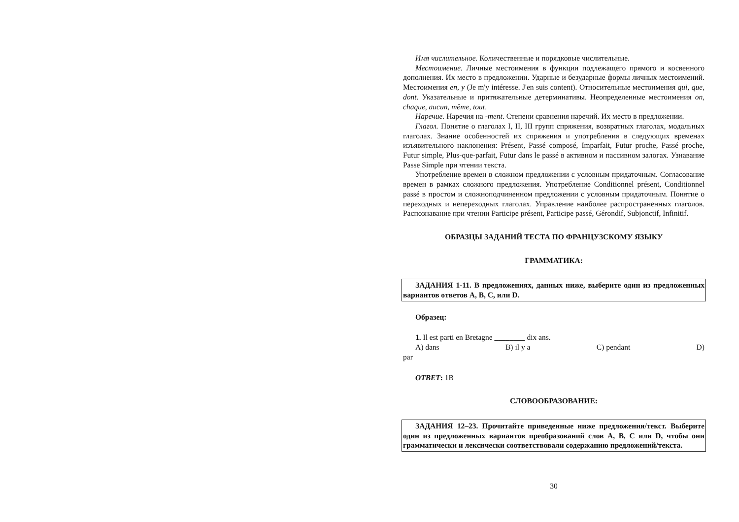Имя числительное. Количественные и порядковые числительные.
Местоимение. Личные местоимения в функции подлежащего прямого и косвенного дополнения. Их место в предложении. Ударные и безударные формы личных местоимений. Местоимения en, y (Je m'y intéresse. J'en suis content). Относительные местоимения qui, que, dont. Указательные и притяжательные детерминативы. Неопределенные местоимения on, chaque, aucun, même, tout.
Наречие. Наречия на -ment. Степени сравнения наречий. Их место в предложении.
Глагол. Понятие о глаголах I, II, III групп спряжения, возвратных глаголах, модальных глаголах. Знание особенностей их спряжения и употребления в следующих временах изъявительного наклонения: Présent, Passé composé, Imparfait, Futur proche, Passé proche, Futur simple, Plus-que-parfait, Futur dans le passé в активном и пассивном залогах. Узнавание Passe Simple при чтении текста.
Употребление времен в сложном предложении с условным придаточным. Согласование времен в рамках сложного предложения. Употребление Conditionnel présent, Conditionnel passé в простом и сложноподчиненном предложении с условным придаточным. Понятие о переходных и непереходных глаголах. Управление наиболее распространенных глаголов. Распознавание при чтении Participe présent, Participe passé, Gérondif, Subjonctif, Infinitif.
ОБРАЗЦЫ ЗАДАНИЙ ТЕСТА ПО ФРАНЦУЗСКОМУ ЯЗЫКУ
ГРАММАТИКА:
ЗАДАНИЯ 1-11. В предложениях, данных ниже, выберите один из предложенных вариантов ответов A, B, C, или D.
Образец:
1. Il est parti en Bretagne ________ dix ans.
A) dans B) il y a C) pendant D)
par
ОТВЕТ: 1B
СЛОВООБРАЗОВАНИЕ:
ЗАДАНИЯ 12–23. Прочитайте приведенные ниже предложения/текст. Выберите один из предложенных вариантов преобразований слов A, B, C или D, чтобы они грамматически и лексически соответствовали содержанию предложений/текста.
30